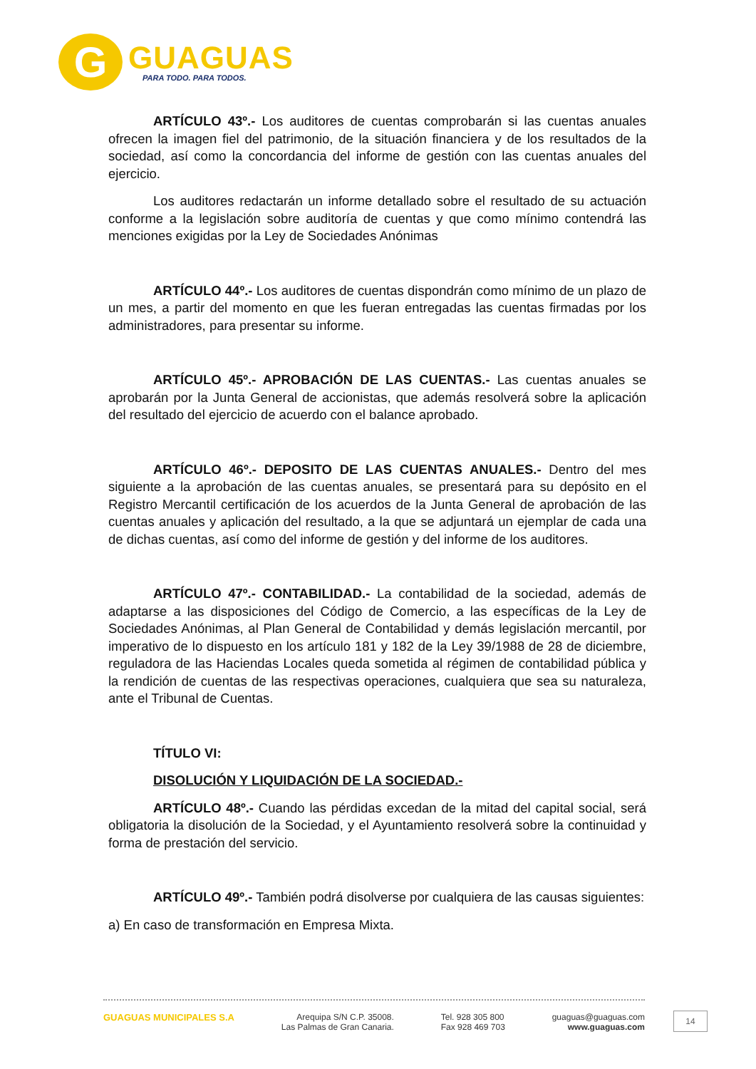G
GUAGUAS
PARA TODO. PARA TODOS.
ARTÍCULO 43º.- Los auditores de cuentas comprobarán si las cuentas anuales ofrecen la imagen fiel del patrimonio, de la situación financiera y de los resultados de la sociedad, así como la concordancia del informe de gestión con las cuentas anuales del ejercicio.
Los auditores redactarán un informe detallado sobre el resultado de su actuación conforme a la legislación sobre auditoría de cuentas y que como mínimo contendrá las menciones exigidas por la Ley de Sociedades Anónimas
ARTÍCULO 44º.- Los auditores de cuentas dispondrán como mínimo de un plazo de un mes, a partir del momento en que les fueran entregadas las cuentas firmadas por los administradores, para presentar su informe.
ARTÍCULO 45º.- APROBACIÓN DE LAS CUENTAS.- Las cuentas anuales se aprobarán por la Junta General de accionistas, que además resolverá sobre la aplicación del resultado del ejercicio de acuerdo con el balance aprobado.
ARTÍCULO 46º.- DEPOSITO DE LAS CUENTAS ANUALES.- Dentro del mes siguiente a la aprobación de las cuentas anuales, se presentará para su depósito en el Registro Mercantil certificación de los acuerdos de la Junta General de aprobación de las cuentas anuales y aplicación del resultado, a la que se adjuntará un ejemplar de cada una de dichas cuentas, así como del informe de gestión y del informe de los auditores.
ARTÍCULO 47º.- CONTABILIDAD.- La contabilidad de la sociedad, además de adaptarse a las disposiciones del Código de Comercio, a las específicas de la Ley de Sociedades Anónimas, al Plan General de Contabilidad y demás legislación mercantil, por imperativo de lo dispuesto en los artículo 181 y 182 de la Ley 39/1988 de 28 de diciembre, reguladora de las Haciendas Locales queda sometida al régimen de contabilidad pública y la rendición de cuentas de las respectivas operaciones, cualquiera que sea su naturaleza, ante el Tribunal de Cuentas.
TÍTULO VI:
DISOLUCIÓN Y LIQUIDACIÓN DE LA SOCIEDAD.-
ARTÍCULO 48º.- Cuando las pérdidas excedan de la mitad del capital social, será obligatoria la disolución de la Sociedad, y el Ayuntamiento resolverá sobre la continuidad y forma de prestación del servicio.
ARTÍCULO 49º.- También podrá disolverse por cualquiera de las causas siguientes:
a) En caso de transformación en Empresa Mixta.
GUAGUAS MUNICIPALES S.A Arequipa S/N C.P. 35008.
Las Palmas de Gran Canaria.
Tel. 928 305 800
Fax 928 469 703
guaguas@guaguas.com
www.guaguas.com
14